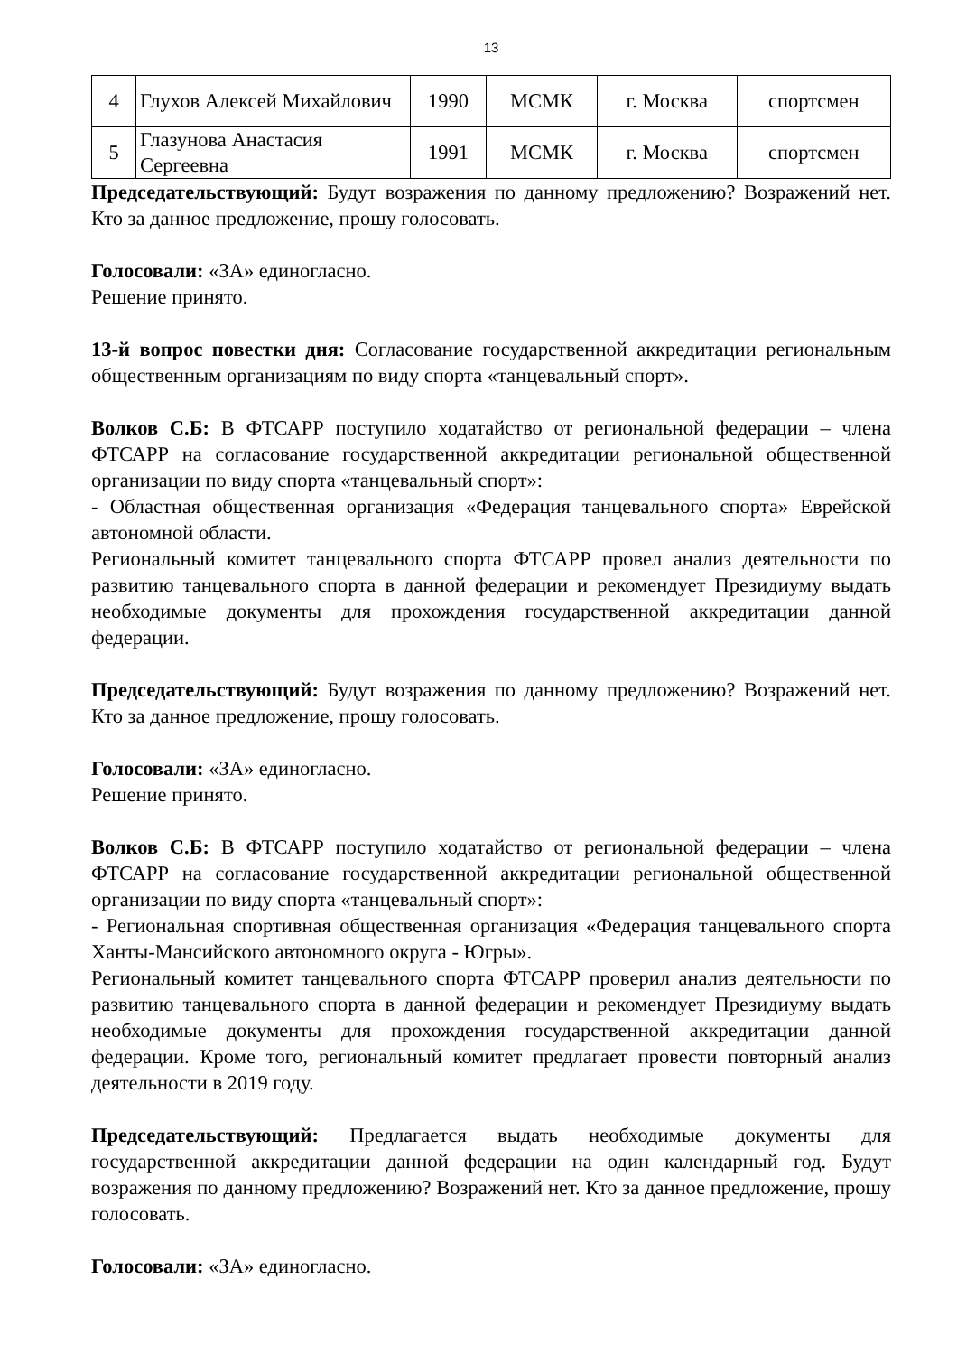13
| 4 | Глухов Алексей Михайлович | 1990 | МСМК | г. Москва | спортсмен |
| 5 | Глазунова Анастасия Сергеевна | 1991 | МСМК | г. Москва | спортсмен |
Председательствующий: Будут возражения по данному предложению? Возражений нет. Кто за данное предложение, прошу голосовать.
Голосовали: «ЗА» единогласно.
Решение принято.
13-й вопрос повестки дня: Согласование государственной аккредитации региональным общественным организациям по виду спорта «танцевальный спорт».
Волков С.Б: В ФТСАРР поступило ходатайство от региональной федерации – члена ФТСАРР на согласование государственной аккредитации региональной общественной организации по виду спорта «танцевальный спорт»:
- Областная общественная организация «Федерация танцевального спорта» Еврейской автономной области.
Региональный комитет танцевального спорта ФТСАРР провел анализ деятельности по развитию танцевального спорта в данной федерации и рекомендует Президиуму выдать необходимые документы для прохождения государственной аккредитации данной федерации.
Председательствующий: Будут возражения по данному предложению? Возражений нет. Кто за данное предложение, прошу голосовать.
Голосовали: «ЗА» единогласно.
Решение принято.
Волков С.Б: В ФТСАРР поступило ходатайство от региональной федерации – члена ФТСАРР на согласование государственной аккредитации региональной общественной организации по виду спорта «танцевальный спорт»:
- Региональная спортивная общественная организация «Федерация танцевального спорта Ханты-Мансийского автономного округа - Югры».
Региональный комитет танцевального спорта ФТСАРР проверил анализ деятельности по развитию танцевального спорта в данной федерации и рекомендует Президиуму выдать необходимые документы для прохождения государственной аккредитации данной федерации. Кроме того, региональный комитет предлагает провести повторный анализ деятельности в 2019 году.
Председательствующий: Предлагается выдать необходимые документы для государственной аккредитации данной федерации на один календарный год. Будут возражения по данному предложению? Возражений нет. Кто за данное предложение, прошу голосовать.
Голосовали: «ЗА» единогласно.